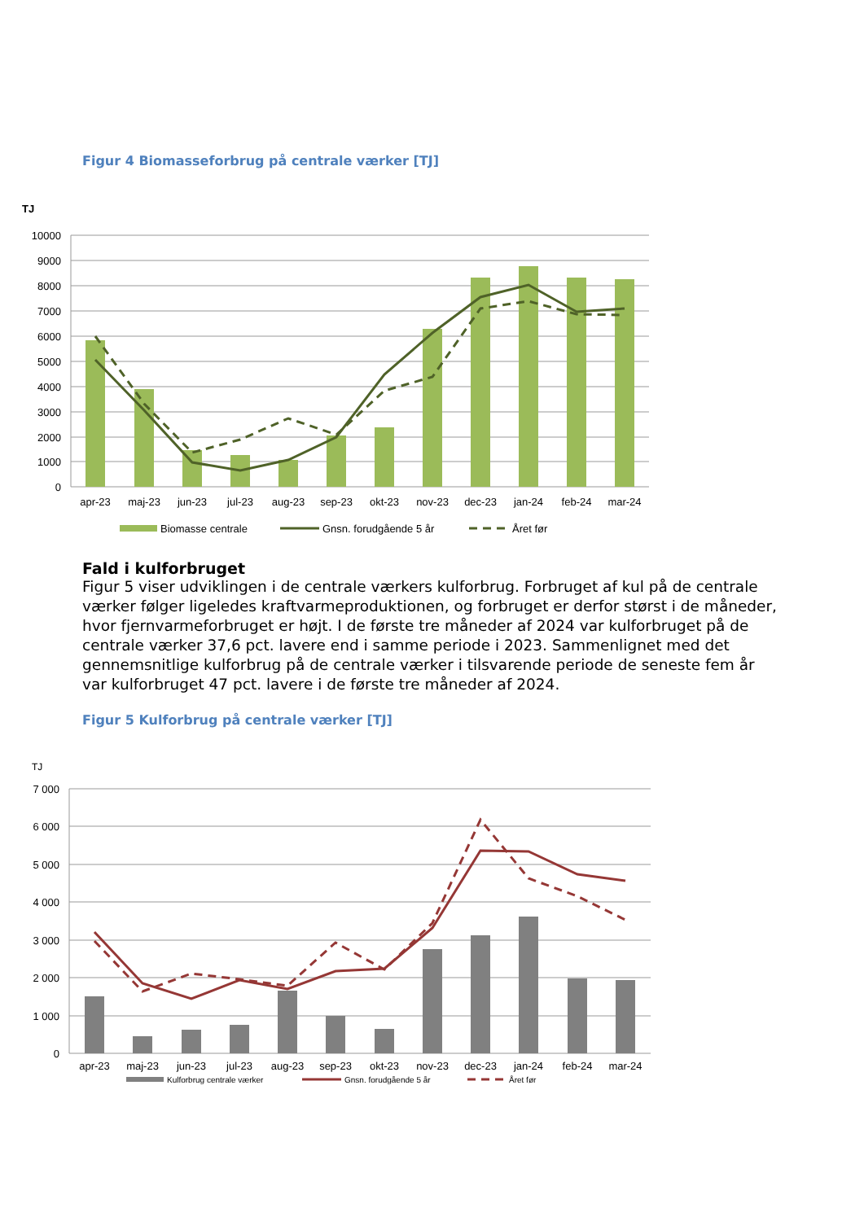Figur 4 Biomasseforbrug på centrale værker [TJ]
TJ
10000
9000
8000
7000
6000
5000
4000
3000
2000
1000
0
apr-23
maj-23
jun-23
jul-23
aug-23
sep-23
okt-23
nov-23
dec-23
jan-24
feb-24
mar-24
Biomasse centrale
Gnsn. forudgående 5 år
Året før
Fald i kulforbruget
Figur 5 viser udviklingen i de centrale værkers kulforbrug. Forbruget af kul på de centrale værker følger ligeledes kraftvarmeproduktionen, og forbruget er derfor størst i de måneder, hvor fjernvarmeforbruget er højt. I de første tre måneder af 2024 var kulforbruget på de centrale værker 37,6 pct. lavere end i samme periode i 2023. Sammenlignet med det gennemsnitlige kulforbrug på de centrale værker i tilsvarende periode de seneste fem år var kulforbruget 47 pct. lavere i de første tre måneder af 2024.
Figur 5 Kulforbrug på centrale værker [TJ]
TJ
7 000
6 000
5 000
4 000
3 000
2 000
1 000
0
apr-23
maj-23
jun-23
jul-23
aug-23
sep-23
okt-23
nov-23
dec-23
jan-24
feb-24
mar-24
Kulforbrug centrale værker
Gnsn. forudgående 5 år
Året før